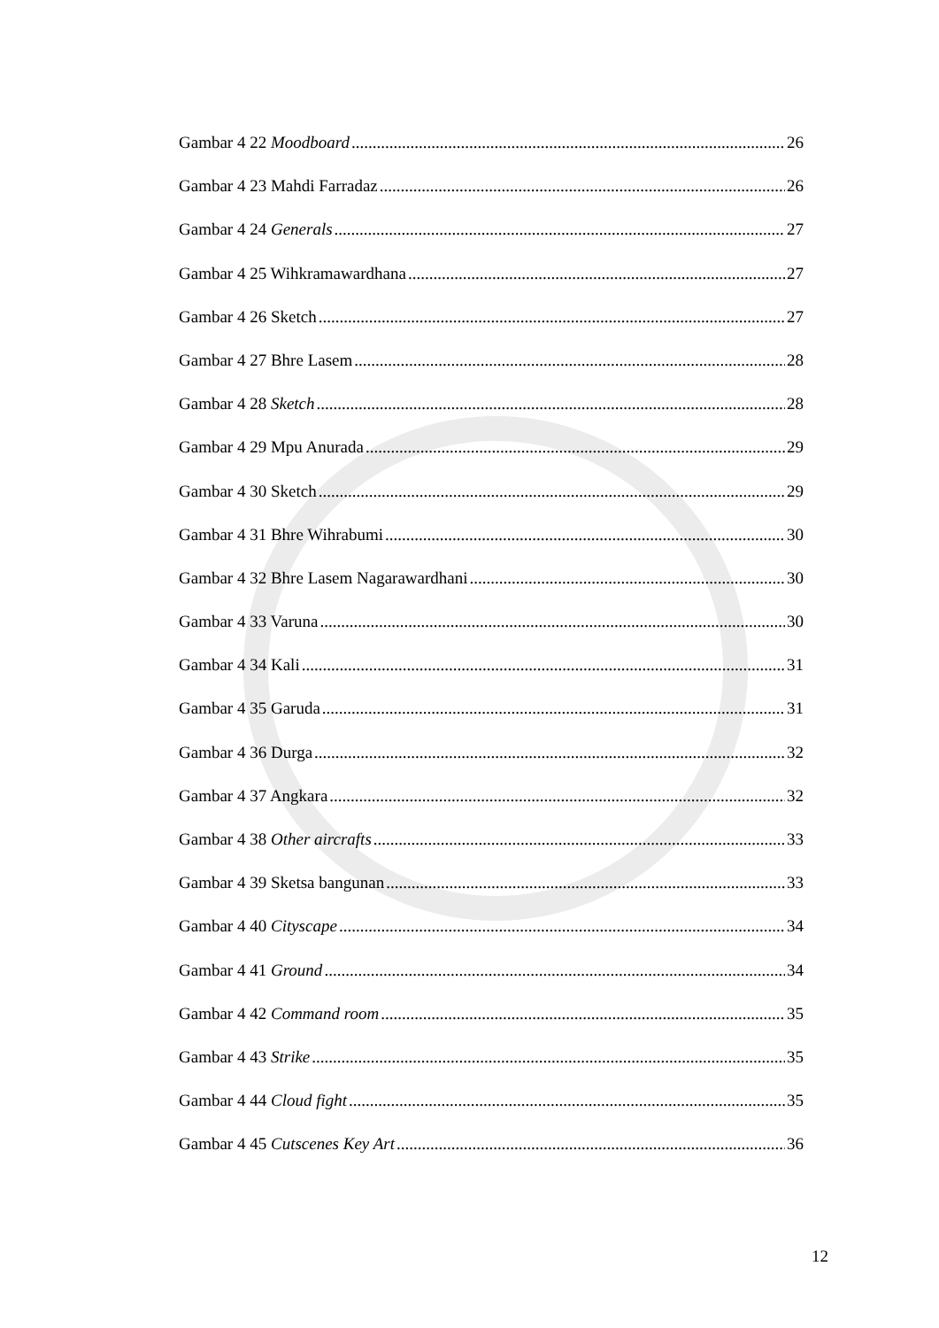Gambar 4 22 Moodboard 26
Gambar 4 23 Mahdi Farradaz 26
Gambar 4 24 Generals 27
Gambar 4 25 Wihkramawardhana 27
Gambar 4 26 Sketch 27
Gambar 4 27 Bhre Lasem 28
Gambar 4 28 Sketch 28
Gambar 4 29 Mpu Anurada 29
Gambar 4 30 Sketch 29
Gambar 4 31 Bhre Wihrabumi 30
Gambar 4 32 Bhre Lasem Nagarawardhani 30
Gambar 4 33 Varuna 30
Gambar 4 34 Kali 31
Gambar 4 35 Garuda 31
Gambar 4 36 Durga 32
Gambar 4 37 Angkara 32
Gambar 4 38 Other aircrafts 33
Gambar 4 39 Sketsa bangunan 33
Gambar 4 40 Cityscape 34
Gambar 4 41 Ground 34
Gambar 4 42 Command room 35
Gambar 4 43 Strike 35
Gambar 4 44 Cloud fight 35
Gambar 4 45 Cutscenes Key Art 36
12